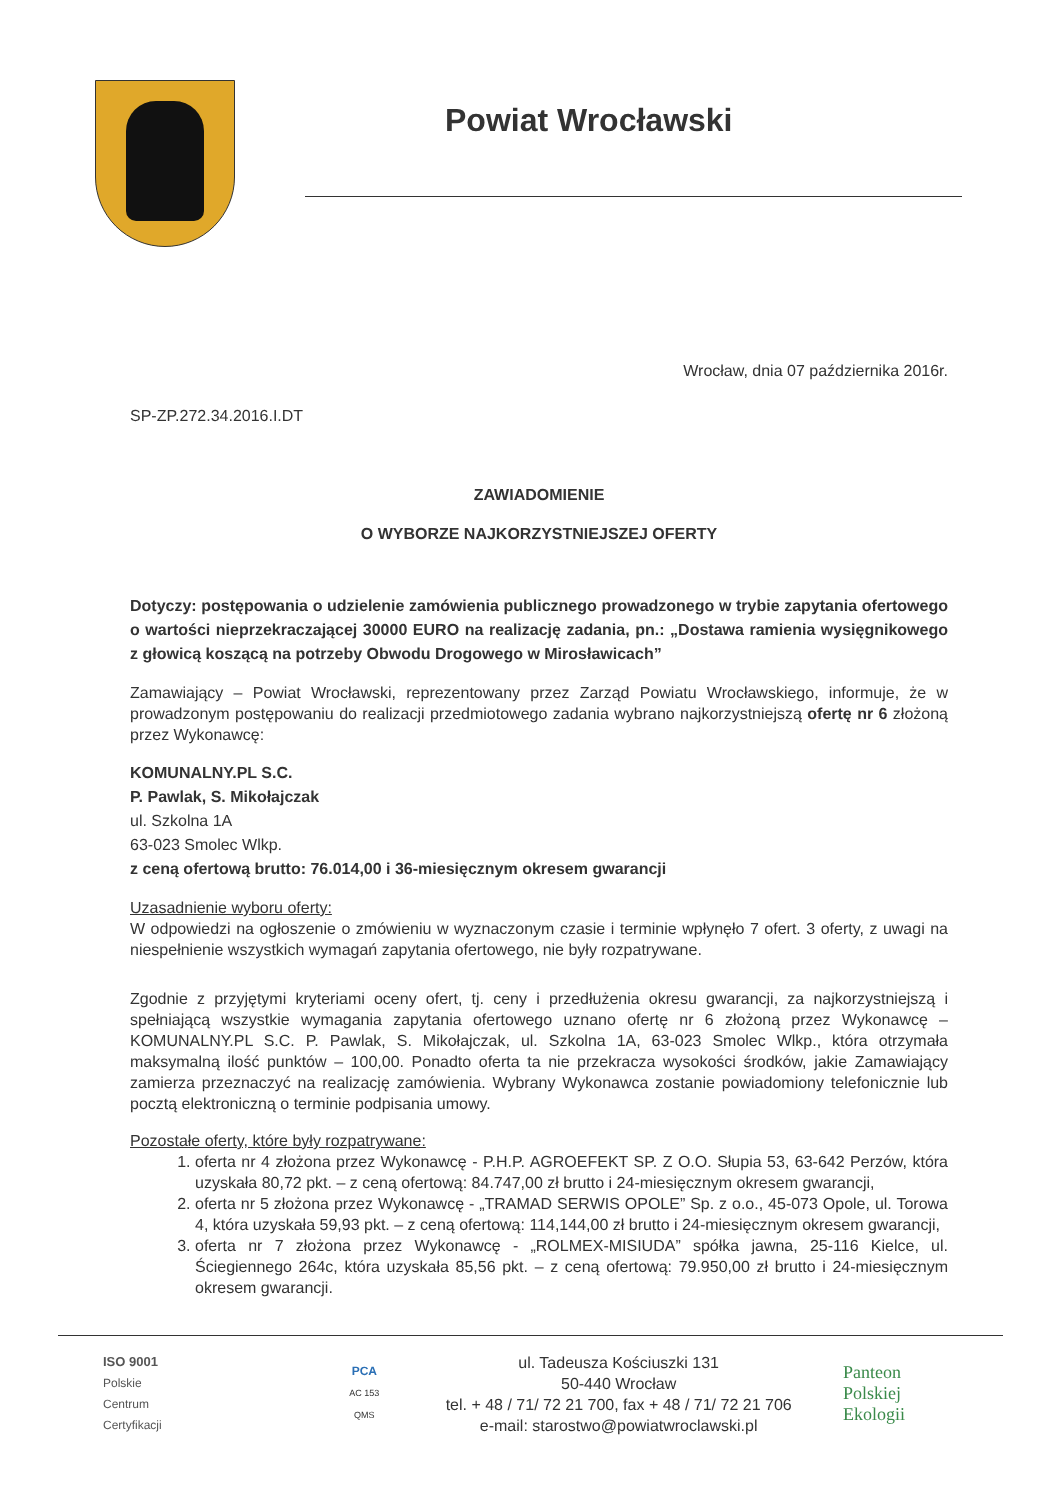Powiat Wrocławski
Wrocław, dnia 07 października 2016r.
SP-ZP.272.34.2016.I.DT
ZAWIADOMIENIE
O WYBORZE NAJKORZYSTNIEJSZEJ OFERTY
Dotyczy: postępowania o udzielenie zamówienia publicznego prowadzonego w trybie zapytania ofertowego o wartości nieprzekraczającej 30000 EURO na realizację zadania, pn.: „Dostawa ramienia wysięgnikowego z głowicą koszącą na potrzeby Obwodu Drogowego w Mirosławicach”
Zamawiający – Powiat Wrocławski, reprezentowany przez Zarząd Powiatu Wrocławskiego, informuje, że w prowadzonym postępowaniu do realizacji przedmiotowego zadania wybrano najkorzystniejszą ofertę nr 6 złożoną przez Wykonawcę:
KOMUNALNY.PL S.C.
P. Pawlak, S. Mikołajczak
ul. Szkolna 1A
63-023 Smolec Wlkp.
z ceną ofertową brutto: 76.014,00 i 36-miesięcznym okresem gwarancji
Uzasadnienie wyboru oferty:
W odpowiedzi na ogłoszenie o zmówieniu w wyznaczonym czasie i terminie wpłynęło 7 ofert. 3 oferty, z uwagi na niespełnienie wszystkich wymagań zapytania ofertowego, nie były rozpatrywane.
Zgodnie z przyjętymi kryteriami oceny ofert, tj. ceny i przedłużenia okresu gwarancji, za najkorzystniejszą i spełniającą wszystkie wymagania zapytania ofertowego uznano ofertę nr 6 złożoną przez Wykonawcę – KOMUNALNY.PL S.C. P. Pawlak, S. Mikołajczak, ul. Szkolna 1A, 63-023 Smolec Wlkp., która otrzymała maksymalną ilość punktów – 100,00. Ponadto oferta ta nie przekracza wysokości środków, jakie Zamawiający zamierza przeznaczyć na realizację zamówienia. Wybrany Wykonawca zostanie powiadomiony telefonicznie lub pocztą elektroniczną o terminie podpisania umowy.
Pozostałe oferty, które były rozpatrywane:
1. oferta nr 4 złożona przez Wykonawcę - P.H.P. AGROEFEKT SP. Z O.O. Słupia 53, 63-642 Perzów, która uzyskała 80,72 pkt. – z ceną ofertową: 84.747,00 zł brutto i 24-miesięcznym okresem gwarancji,
2. oferta nr 5 złożona przez Wykonawcę - „TRAMAD SERWIS OPOLE” Sp. z o.o., 45-073 Opole, ul. Torowa 4, która uzyskała 59,93 pkt. – z ceną ofertową: 114,144,00 zł brutto i 24-miesięcznym okresem gwarancji,
3. oferta nr 7 złożona przez Wykonawcę - „ROLMEX-MISIUDA” spółka jawna, 25-116 Kielce, ul. Ściegiennego 264c, która uzyskała 85,56 pkt. – z ceną ofertową: 79.950,00 zł brutto i 24-miesięcznym okresem gwarancji.
ISO 9001
Polskie
Centrum
Certyfikacji
PCA
AC 153
QMS
ul. Tadeusza Kościuszki 131
50-440 Wrocław
tel. + 48 / 71/ 72 21 700, fax + 48 / 71/ 72 21 706
e-mail: starostwo@powiatwroclawski.pl
Panteon
Polskiej
Ekologii